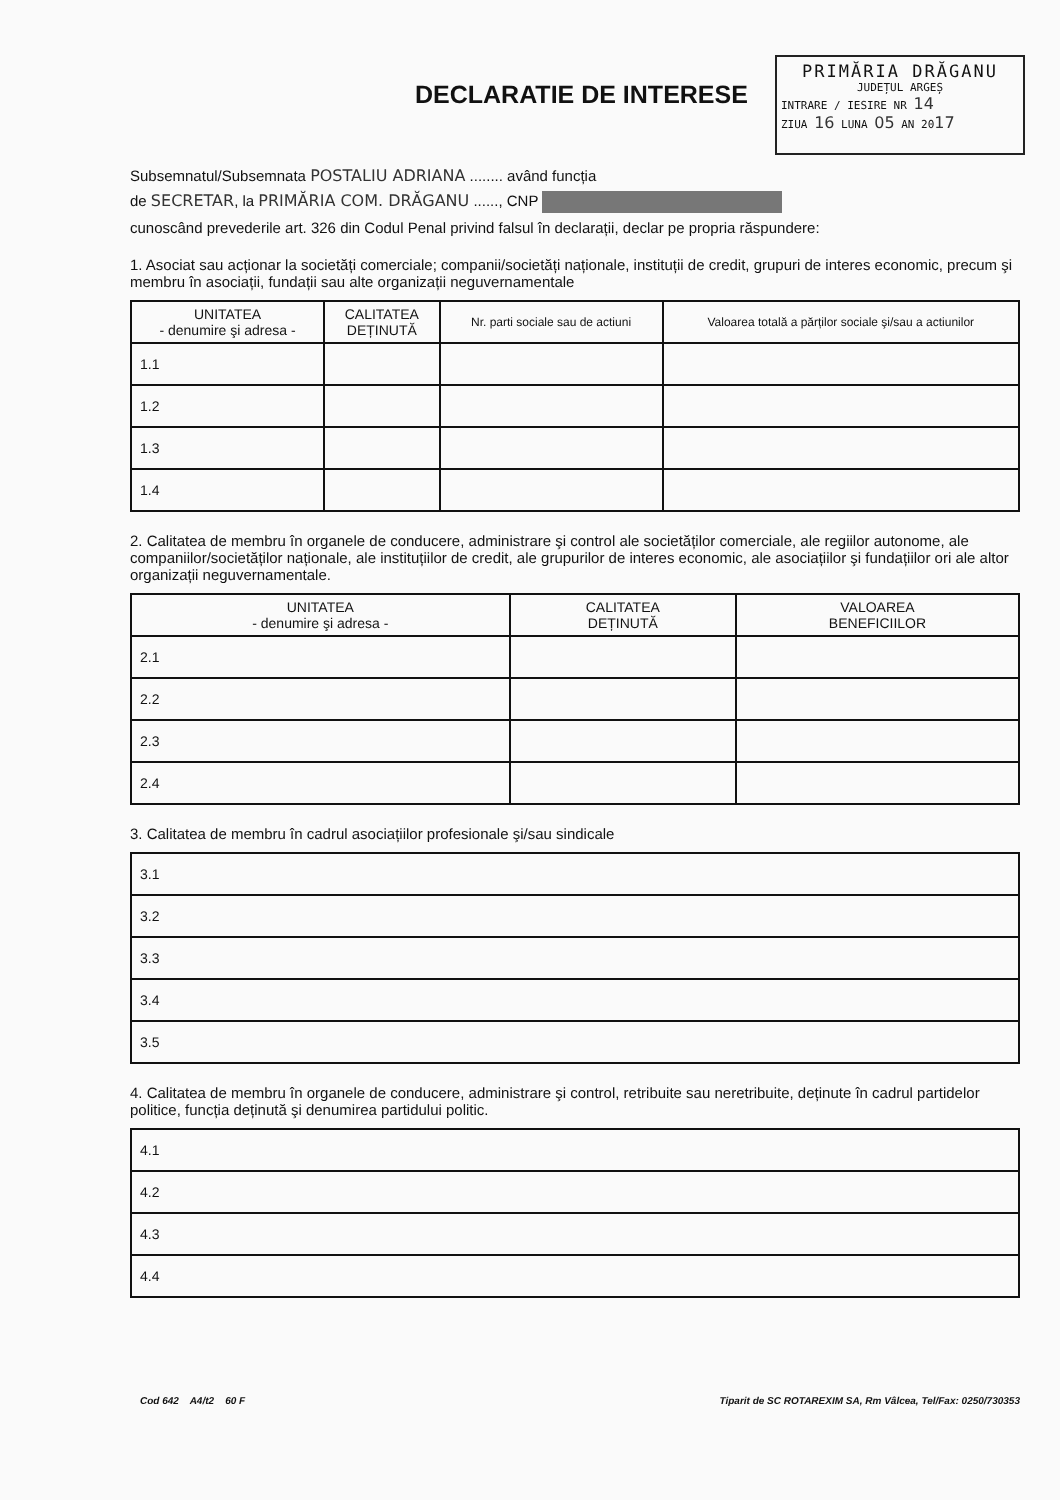PRIMĂRIA DRĂGANU
JUDEȚUL ARGEȘ
INTRARE / IESIRE NR 14
ZIUA 16 LUNA 05 AN 2017
DECLARATIE DE INTERESE
Subsemnatul/Subsemnata POSTALIU ADRIANA ........ având funcția
de SECRETAR, la PRIMĂRIA COM. DRĂGANU ......, CNP
cunoscând prevederile art. 326 din Codul Penal privind falsul în declarații, declar pe propria răspundere:
1. Asociat sau acționar la societăți comerciale; companii/societăți naționale, instituții de credit, grupuri de interes economic, precum şi membru în asociații, fundații sau alte organizații neguvernamentale
| UNITATEA - denumire şi adresa - | CALITATEA DEȚINUTĂ | Nr. parti sociale sau de actiuni | Valoarea totală a părților sociale şi/sau a actiunilor |
| --- | --- | --- | --- |
| 1.1 | | | |
| 1.2 | | | |
| 1.3 | | | |
| 1.4 | | | |
2. Calitatea de membru în organele de conducere, administrare şi control ale societăților comerciale, ale regiilor autonome, ale companiilor/societăților naționale, ale instituțiilor de credit, ale grupurilor de interes economic, ale asociațiilor şi fundațiilor ori ale altor organizații neguvernamentale.
| UNITATEA - denumire şi adresa - | CALITATEA DEȚINUTĂ | VALOAREA BENEFICIILOR |
| --- | --- | --- |
| 2.1 | | |
| 2.2 | | |
| 2.3 | | |
| 2.4 | | |
3. Calitatea de membru în cadrul asociațiilor profesionale şi/sau sindicale
| 3.1 |
| 3.2 |
| 3.3 |
| 3.4 |
| 3.5 |
4. Calitatea de membru în organele de conducere, administrare şi control, retribuite sau neretribuite, deținute în cadrul partidelor politice, funcția deținută şi denumirea partidului politic.
| 4.1 |
| 4.2 |
| 4.3 |
| 4.4 |
Cod 642 A4/t2 60 F Tiparit de SC ROTAREXIM SA, Rm Vâlcea, Tel/Fax: 0250/730353